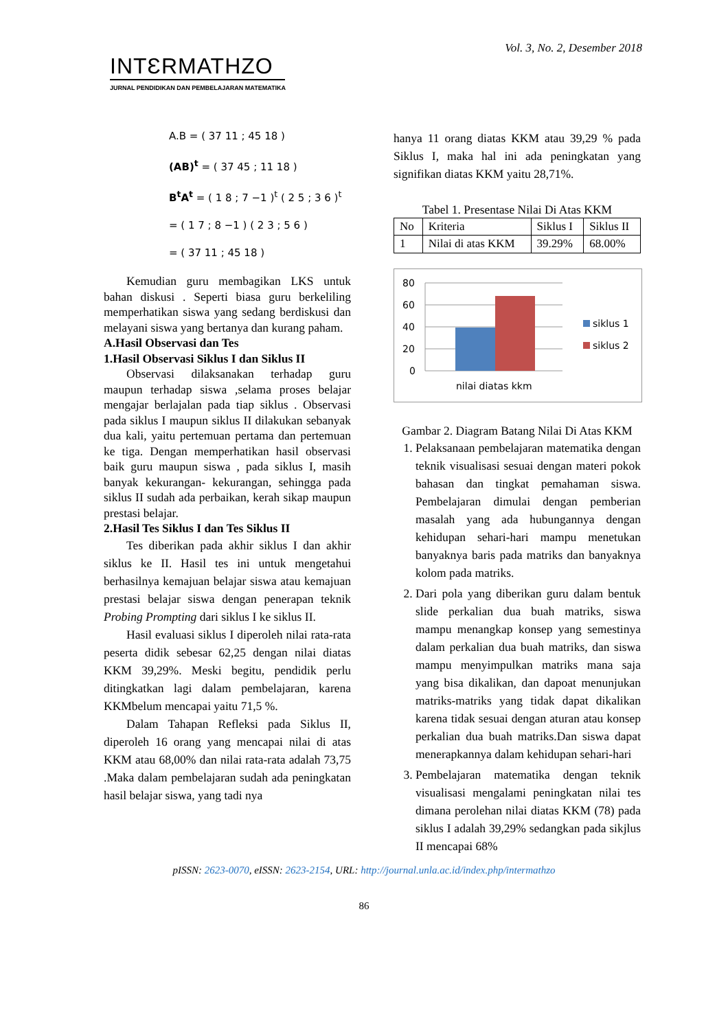INTƐRMATHZO
JURNAL PENDIDIKAN DAN PEMBELAJARAN MATEMATIKA
Vol. 3, No. 2, Desember 2018
A.B = ( 37 11 ; 45 18 )
(AB)<sup>t</sup> = ( 37 45 ; 11 18 )
B<sup>t</sup>A<sup>t</sup> = ( 1 8 ; 7 −1 )<sup>t</sup> ( 2 5 ; 3 6 )<sup>t</sup>
= ( 1 7 ; 8 −1 ) ( 2 3 ; 5 6 )
= ( 37 11 ; 45 18 )
Kemudian guru membagikan LKS untuk bahan diskusi . Seperti biasa guru berkeliling memperhatikan siswa yang sedang berdiskusi dan melayani siswa yang bertanya dan kurang paham.
A.Hasil Observasi dan Tes
1.Hasil Observasi Siklus I dan Siklus II
Observasi dilaksanakan terhadap guru maupun terhadap siswa ,selama proses belajar mengajar berlajalan pada tiap siklus . Observasi pada siklus I maupun siklus II dilakukan sebanyak dua kali, yaitu pertemuan pertama dan pertemuan ke tiga. Dengan memperhatikan hasil observasi baik guru maupun siswa , pada siklus I, masih banyak kekurangan- kekurangan, sehingga pada siklus II sudah ada perbaikan, kerah sikap maupun prestasi belajar.
2.Hasil Tes Siklus I dan Tes Siklus II
Tes diberikan pada akhir siklus I dan akhir siklus ke II. Hasil tes ini untuk mengetahui berhasilnya kemajuan belajar siswa atau kemajuan prestasi belajar siswa dengan penerapan teknik Probing Prompting dari siklus I ke siklus II.
Hasil evaluasi siklus I diperoleh nilai rata-rata peserta didik sebesar 62,25 dengan nilai diatas KKM 39,29%. Meski begitu, pendidik perlu ditingkatkan lagi dalam pembelajaran, karena KKMbelum mencapai yaitu 71,5 %.
Dalam Tahapan Refleksi pada Siklus II, diperoleh 16 orang yang mencapai nilai di atas KKM atau 68,00% dan nilai rata-rata adalah 73,75 .Maka dalam pembelajaran sudah ada peningkatan hasil belajar siswa, yang tadi nya
hanya 11 orang diatas KKM atau 39,29 % pada Siklus I, maka hal ini ada peningkatan yang signifikan diatas KKM yaitu 28,71%.
Tabel 1. Presentase Nilai Di Atas KKM
| No | Kriteria | Siklus I | Siklus II |
| --- | --- | --- | --- |
| 1 | Nilai di atas KKM | 39.29% | 68.00% |
80
60
40
20
0
nilai diatas kkm
siklus 1
siklus 2
Gambar 2. Diagram Batang Nilai Di Atas KKM
1. Pelaksanaan pembelajaran matematika dengan teknik visualisasi sesuai dengan materi pokok bahasan dan tingkat pemahaman siswa. Pembelajaran dimulai dengan pemberian masalah yang ada hubungannya dengan kehidupan sehari-hari mampu menetukan banyaknya baris pada matriks dan banyaknya kolom pada matriks.
2. Dari pola yang diberikan guru dalam bentuk slide perkalian dua buah matriks, siswa mampu menangkap konsep yang semestinya dalam perkalian dua buah matriks, dan siswa mampu menyimpulkan matriks mana saja yang bisa dikalikan, dan dapoat menunjukan matriks-matriks yang tidak dapat dikalikan karena tidak sesuai dengan aturan atau konsep perkalian dua buah matriks.Dan siswa dapat menerapkannya dalam kehidupan sehari-hari
3. Pembelajaran matematika dengan teknik visualisasi mengalami peningkatan nilai tes dimana perolehan nilai diatas KKM (78) pada siklus I adalah 39,29% sedangkan pada sikjlus II mencapai 68%
pISSN: 2623-0070, eISSN: 2623-2154, URL: http://journal.unla.ac.id/index.php/intermathzo
86